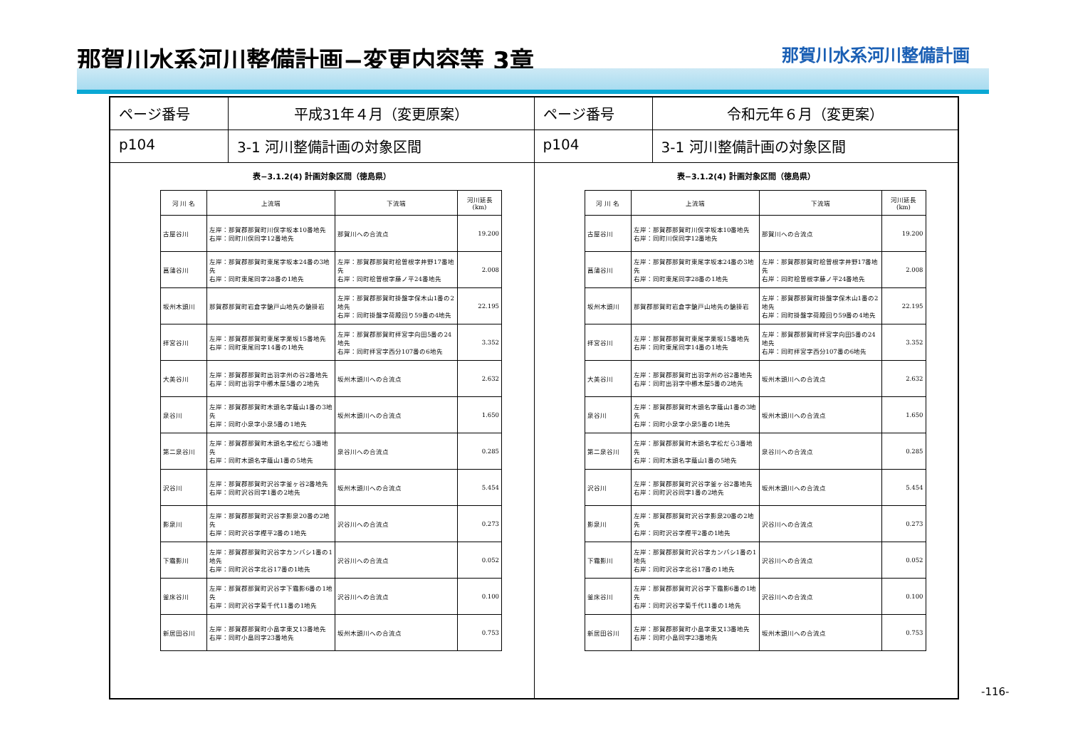那賀川水系河川整備計画−変更内容等 3章
那賀川水系河川整備計画
ページ番号
平成31年４月（変更原案）
p104
3-1 河川整備計画の対象区間
表−3.1.2(4) 計画対象区間（徳島県）
| 河 川 名 | 上流端 | 下流端 | 河川延長(km) |
| --- | --- | --- | --- |
| 古屋谷川 | 左岸：那賀郡那賀町川俣字坂本10番地先 右岸：同町川俣同字12番地先 | 那賀川への合流点 | 19.200 |
| 菖蒲谷川 | 左岸：那賀郡那賀町東尾字坂本24番の3地先 右岸：同町東尾同字28番の1地先 | 左岸：那賀郡那賀町桧曽根字井野17番地先 右岸：同町桧曽根字藤ノ平24番地先 | 2.008 |
| 坂州木頭川 | 那賀郡那賀町岩倉字鎗戸山地先の鎗掛岩 | 左岸：那賀郡那賀町掛盤字保木山1番の2地先 右岸：同町掛盤字荷殿回り59番の4地先 | 22.195 |
| 拝宮谷川 | 左岸：那賀郡那賀町東尾字栗坂15番地先 右岸：同町東尾同字14番の1地先 | 左岸：那賀郡那賀町拝宮字向田5番の24地先 右岸：同町拝宮字西分107番の6地先 | 3.352 |
| 大美谷川 | 左岸：那賀郡那賀町出羽字州の谷2番地先 右岸：同町出羽字中櫛木屋5番の2地先 | 坂州木頭川への合流点 | 2.632 |
| 泉谷川 | 左岸：那賀郡那賀町木頭名字蔭山1番の3地先 右岸：同町小泉字小泉5番の1地先 | 坂州木頭川への合流点 | 1.650 |
| 第二泉谷川 | 左岸：那賀郡那賀町木頭名字松だら3番地先 右岸：同町木頭名字蔭山1番の5地先 | 泉谷川への合流点 | 0.285 |
| 沢谷川 | 左岸：那賀郡那賀町沢谷字釜ヶ谷2番地先 右岸：同町沢谷同字1番の2地先 | 坂州木頭川への合流点 | 5.454 |
| 影泉川 | 左岸：那賀郡那賀町沢谷字影泉20番の2地先 右岸：同町沢谷字樫平2番の1地先 | 沢谷川への合流点 | 0.273 |
| 下霜影川 | 左岸：那賀郡那賀町沢谷字カンバシ1番の1地先 右岸：同町沢谷字北谷17番の1地先 | 沢谷川への合流点 | 0.052 |
| 釜床谷川 | 左岸：那賀郡那賀町沢谷字下霜影6番の1地先 右岸：同町沢谷字菊千代11番の1地先 | 沢谷川への合流点 | 0.100 |
| 新居田谷川 | 左岸：那賀郡那賀町小畠字東又13番地先 右岸：同町小畠同字23番地先 | 坂州木頭川への合流点 | 0.753 |
ページ番号
令和元年６月（変更案）
p104
3-1 河川整備計画の対象区間
表−3.1.2(4) 計画対象区間（徳島県）
| 河 川 名 | 上流端 | 下流端 | 河川延長(km) |
| --- | --- | --- | --- |
| 古屋谷川 | 左岸：那賀郡那賀町川俣字坂本10番地先 右岸：同町川俣同字12番地先 | 那賀川への合流点 | 19.200 |
| 菖蒲谷川 | 左岸：那賀郡那賀町東尾字坂本24番の3地先 右岸：同町東尾同字28番の1地先 | 左岸：那賀郡那賀町桧曽根字井野17番地先 右岸：同町桧曽根字藤ノ平24番地先 | 2.008 |
| 坂州木頭川 | 那賀郡那賀町岩倉字鎗戸山地先の鎗掛岩 | 左岸：那賀郡那賀町掛盤字保木山1番の2地先 右岸：同町掛盤字荷殿回り59番の4地先 | 22.195 |
| 拝宮谷川 | 左岸：那賀郡那賀町東尾字栗坂15番地先 右岸：同町東尾同字14番の1地先 | 左岸：那賀郡那賀町拝宮字向田5番の24地先 右岸：同町拝宮字西分107番の6地先 | 3.352 |
| 大美谷川 | 左岸：那賀郡那賀町出羽字州の谷2番地先 右岸：同町出羽字中櫛木屋5番の2地先 | 坂州木頭川への合流点 | 2.632 |
| 泉谷川 | 左岸：那賀郡那賀町木頭名字蔭山1番の3地先 右岸：同町小泉字小泉5番の1地先 | 坂州木頭川への合流点 | 1.650 |
| 第二泉谷川 | 左岸：那賀郡那賀町木頭名字松だら3番地先 右岸：同町木頭名字蔭山1番の5地先 | 泉谷川への合流点 | 0.285 |
| 沢谷川 | 左岸：那賀郡那賀町沢谷字釜ヶ谷2番地先 右岸：同町沢谷同字1番の2地先 | 坂州木頭川への合流点 | 5.454 |
| 影泉川 | 左岸：那賀郡那賀町沢谷字影泉20番の2地先 右岸：同町沢谷字樫平2番の1地先 | 沢谷川への合流点 | 0.273 |
| 下霜影川 | 左岸：那賀郡那賀町沢谷字カンバシ1番の1地先 右岸：同町沢谷字北谷17番の1地先 | 沢谷川への合流点 | 0.052 |
| 釜床谷川 | 左岸：那賀郡那賀町沢谷字下霜影6番の1地先 右岸：同町沢谷字菊千代11番の1地先 | 沢谷川への合流点 | 0.100 |
| 新居田谷川 | 左岸：那賀郡那賀町小畠字東又13番地先 右岸：同町小畠同字23番地先 | 坂州木頭川への合流点 | 0.753 |
-116-